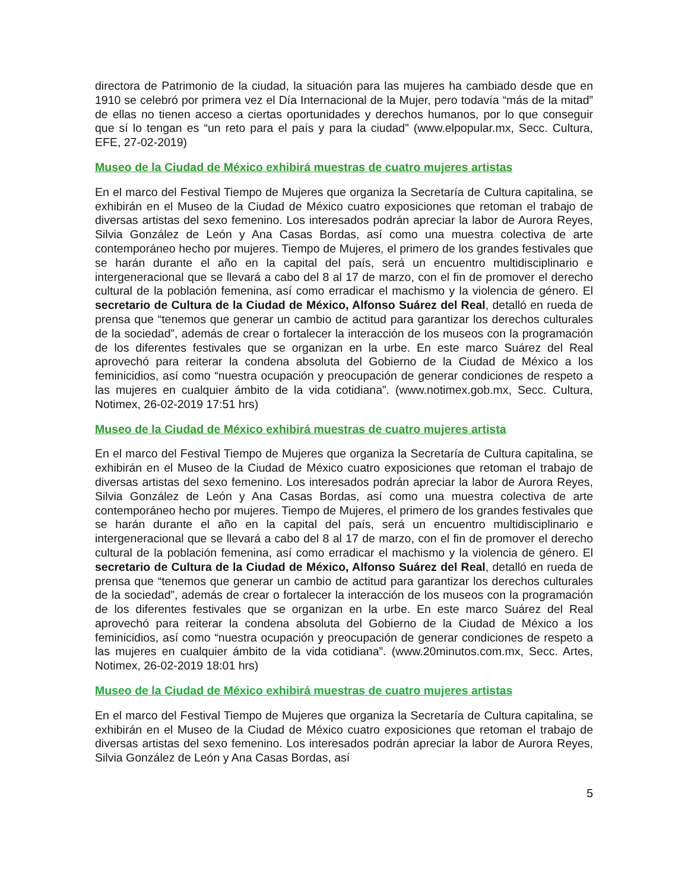directora de Patrimonio de la ciudad, la situación para las mujeres ha cambiado desde que en 1910 se celebró por primera vez el Día Internacional de la Mujer, pero todavía “más de la mitad” de ellas no tienen acceso a ciertas oportunidades y derechos humanos, por lo que conseguir que sí lo tengan es “un reto para el país y para la ciudad” (www.elpopular.mx, Secc. Cultura, EFE, 27-02-2019)
Museo de la Ciudad de México exhibirá muestras de cuatro mujeres artistas
En el marco del Festival Tiempo de Mujeres que organiza la Secretaría de Cultura capitalina, se exhibirán en el Museo de la Ciudad de México cuatro exposiciones que retoman el trabajo de diversas artistas del sexo femenino. Los interesados podrán apreciar la labor de Aurora Reyes, Silvia González de León y Ana Casas Bordas, así como una muestra colectiva de arte contemporáneo hecho por mujeres. Tiempo de Mujeres, el primero de los grandes festivales que se harán durante el año en la capital del país, será un encuentro multidisciplinario e intergeneracional que se llevará a cabo del 8 al 17 de marzo, con el fin de promover el derecho cultural de la población femenina, así como erradicar el machismo y la violencia de género. El secretario de Cultura de la Ciudad de México, Alfonso Suárez del Real, detalló en rueda de prensa que “tenemos que generar un cambio de actitud para garantizar los derechos culturales de la sociedad”, además de crear o fortalecer la interacción de los museos con la programación de los diferentes festivales que se organizan en la urbe. En este marco Suárez del Real aprovechó para reiterar la condena absoluta del Gobierno de la Ciudad de México a los feminicidios, así como “nuestra ocupación y preocupación de generar condiciones de respeto a las mujeres en cualquier ámbito de la vida cotidiana”. (www.notimex.gob.mx, Secc. Cultura, Notimex, 26-02-2019 17:51 hrs)
Museo de la Ciudad de México exhibirá muestras de cuatro mujeres artista
En el marco del Festival Tiempo de Mujeres que organiza la Secretaría de Cultura capitalina, se exhibirán en el Museo de la Ciudad de México cuatro exposiciones que retoman el trabajo de diversas artistas del sexo femenino. Los interesados podrán apreciar la labor de Aurora Reyes, Silvia González de León y Ana Casas Bordas, así como una muestra colectiva de arte contemporáneo hecho por mujeres. Tiempo de Mujeres, el primero de los grandes festivales que se harán durante el año en la capital del país, será un encuentro multidisciplinario e intergeneracional que se llevará a cabo del 8 al 17 de marzo, con el fin de promover el derecho cultural de la población femenina, así como erradicar el machismo y la violencia de género. El secretario de Cultura de la Ciudad de México, Alfonso Suárez del Real, detalló en rueda de prensa que “tenemos que generar un cambio de actitud para garantizar los derechos culturales de la sociedad”, además de crear o fortalecer la interacción de los museos con la programación de los diferentes festivales que se organizan en la urbe. En este marco Suárez del Real aprovechó para reiterar la condena absoluta del Gobierno de la Ciudad de México a los feminicidios, así como “nuestra ocupación y preocupación de generar condiciones de respeto a las mujeres en cualquier ámbito de la vida cotidiana”. (www.20minutos.com.mx, Secc. Artes, Notimex, 26-02-2019 18:01 hrs)
Museo de la Ciudad de México exhibirá muestras de cuatro mujeres artistas
En el marco del Festival Tiempo de Mujeres que organiza la Secretaría de Cultura capitalina, se exhibirán en el Museo de la Ciudad de México cuatro exposiciones que retoman el trabajo de diversas artistas del sexo femenino. Los interesados podrán apreciar la labor de Aurora Reyes, Silvia González de León y Ana Casas Bordas, así
5